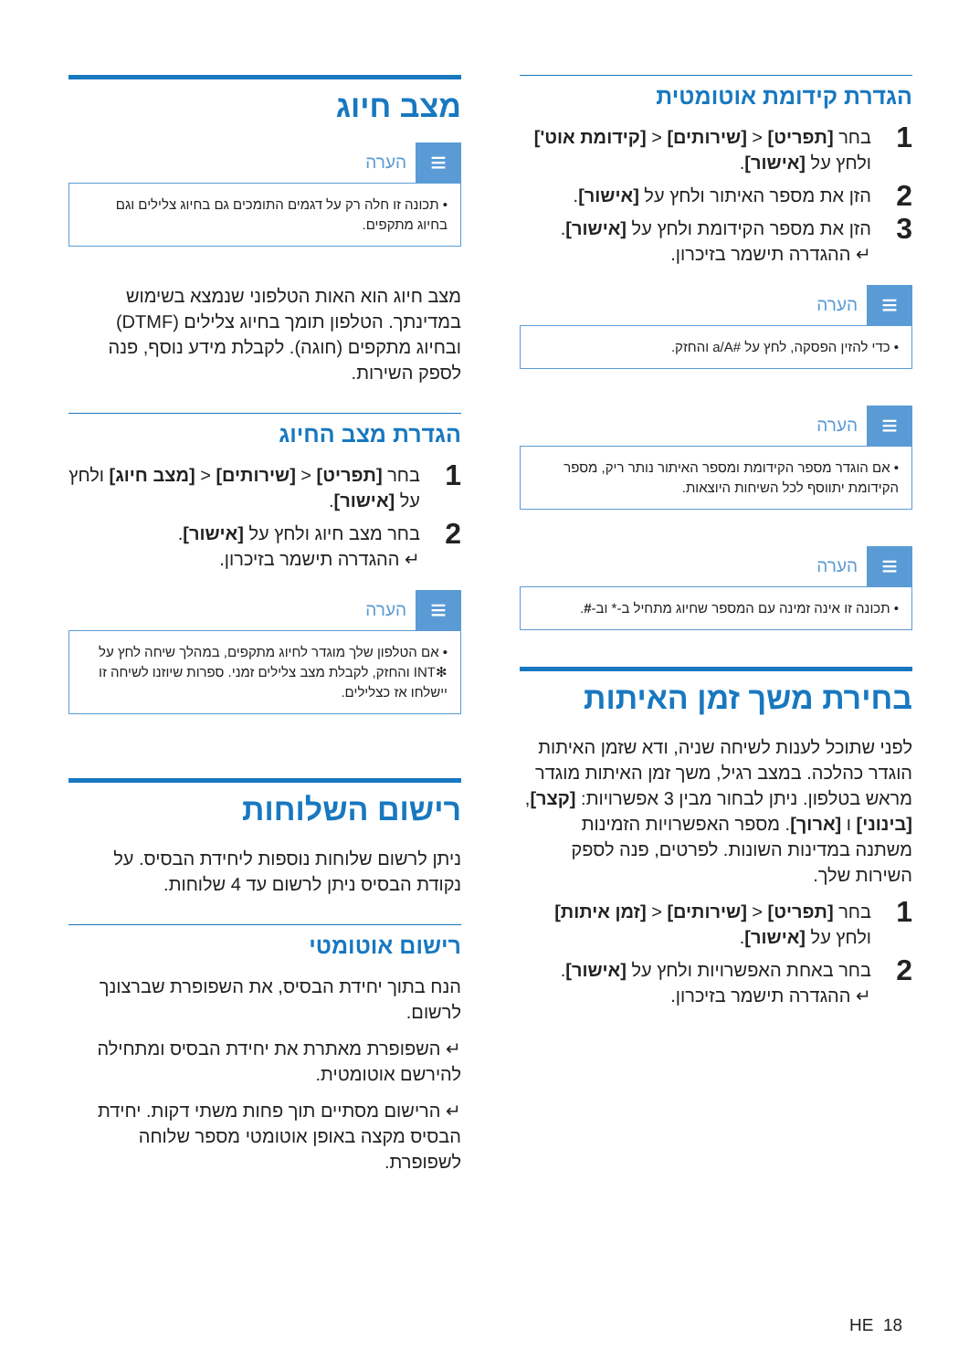הגדרת קידומת אוטומטית
1 בחר [תפריט] < [שירותים] < [קידומת אוט'] ולחץ על [אישור].
2 הזן את מספר האיתור ולחץ על [אישור].
3 הזן את מספר הקידומת ולחץ על [אישור].
↵ ההגדרה תישמר בזיכרון.
≡
הערה
• כדי להזין הפסקה, לחץ על #a/A והחזק.
≡
הערה
• אם הוגדר מספר הקידומת ומספר האיתור נותר ריק, מספר הקידומת יתווסף לכל השיחות היוצאות.
≡
הערה
• תכונה זו אינה זמינה עם המספר שחיוג מתחיל ב-* וב-#.
בחירת משך זמן האיתות
לפני שתוכל לענות לשיחה שניה, ודא שזמן האיתות הוגדר כהלכה. במצב רגיל, משך זמן האיתות מוגדר מראש בטלפון. ניתן לבחור מבין 3 אפשרויות: [קצר], [בינוני] ו [ארוך]. מספר האפשרויות הזמינות משתנה במדינות השונות. לפרטים, פנה לספק השירות שלך.
1 בחר [תפריט] < [שירותים] < [זמן איתות] ולחץ על [אישור].
2 בחר באחת האפשרויות ולחץ על [אישור].
↵ ההגדרה תישמר בזיכרון.
מצב חיוג
≡
הערה
• תכונה זו חלה רק על דגמים התומכים גם בחיוג צלילים וגם בחיוג מתקפים.
מצב חיוג הוא האות הטלפוני שנמצא בשימוש במדינתך. הטלפון תומך בחיוג צלילים (DTMF) ובחיוג מתקפים (חוגה). לקבלת מידע נוסף, פנה לספק השירות.
הגדרת מצב החיוג
1 בחר [תפריט] < [שירותים] < [מצב חיוג] ולחץ על [אישור].
2 בחר מצב חיוג ולחץ על [אישור].
↵ ההגדרה תישמר בזיכרון.
≡
הערה
• אם הטלפון שלך מוגדר לחיוג מתקפים, במהלך שיחה לחץ על ✻INT והחזק, לקבלת מצב צלילים זמני. ספרות שיוזנו לשיחה זו יישלחו אז כצלילים.
רישום השלוחות
ניתן לרשום שלוחות נוספות ליחידת הבסיס. על נקודת הבסיס ניתן לרשום עד 4 שלוחות.
רישום אוטומטי
הנח בתוך יחידת הבסיס, את השפופרת שברצונך לרשום.
↵ השפופרת מאתרת את יחידת הבסיס ומתחילה להירשם אוטומטית.
↵ הרישום מסתיים תוך פחות משתי דקות. יחידת הבסיס מקצה באופן אוטומטי מספר שלוחה לשפופרת.
HE 18